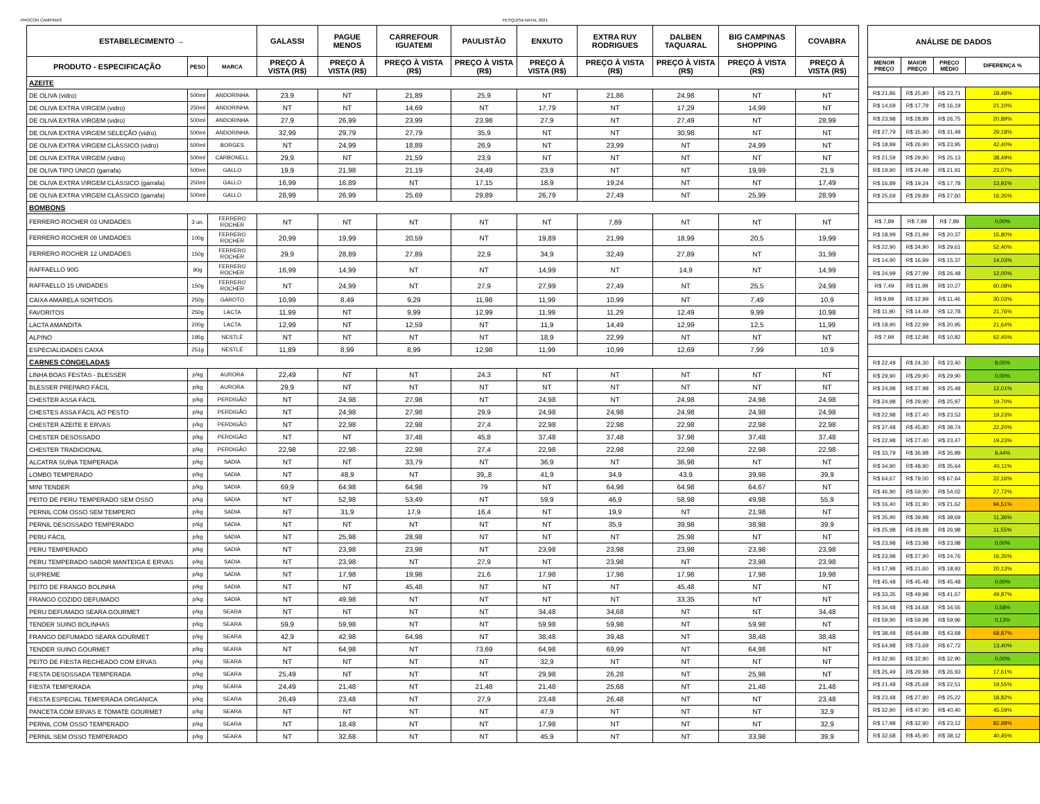PROCON CAMPINAS PESQUISA NATAL 2021
| ESTABELECIMENTO → | | | GALASSI | PAGUE MENOS | CARREFOUR IGUATEMI | PAULISTÃO | ENXUTO | EXTRA RUY RODRIGUES | DALBEN TAQUARAL | BIG CAMPINAS SHOPPING | COVABRA |
| --- | --- | --- | --- | --- | --- | --- | --- | --- | --- | --- | --- |
| PRODUTO - ESPECIFICAÇÃO | PESO | MARCA | PREÇO À VISTA (R$) | PREÇO À VISTA (R$) | PREÇO À VISTA (R$) | PREÇO À VISTA (R$) | PREÇO À VISTA (R$) | PREÇO À VISTA (R$) | PREÇO À VISTA (R$) | PREÇO À VISTA (R$) | PREÇO À VISTA (R$) |
| AZEITE | | | | | | | | | | | |
| DE OLIVA (vidro) | 500ml | ANDORINHA | 23,9 | NT | 21,89 | 25,9 | NT | 21,86 | 24,98 | NT | NT |
| DE OLIVA EXTRA VIRGEM (vidro) | 250ml | ANDORINHA | NT | NT | 14,69 | NT | 17,79 | NT | 17,29 | 14,99 | NT |
| DE OLIVA EXTRA VIRGEM (vidro) | 500ml | ANDORINHA | 27,9 | 26,99 | 23,99 | 23,98 | 27,9 | NT | 27,49 | NT | 28,99 |
| DE OLIVA EXTRA VIRGEM SELEÇÃO (vidro) | 500ml | ANDORINHA | 32,99 | 29,79 | 27,79 | 35,9 | NT | NT | 30,98 | NT | NT |
| DE OLIVA EXTRA VIRGEM CLÁSSICO (vidro) | 500ml | BORGES | NT | 24,99 | 18,89 | 26,9 | NT | 23,99 | NT | 24,99 | NT |
| DE OLIVA EXTRA VIRGEM (vidro) | 500ml | CARBONELL | 29,9 | NT | 21,59 | 23,9 | NT | NT | NT | NT | NT |
| DE OLIVA TIPO ÚNICO (garrafa) | 500ml | GALLO | 19,9 | 21,98 | 21,19 | 24,49 | 23,9 | NT | NT | 19,99 | 21,9 |
| DE OLIVA EXTRA VIRGEM CLÁSSICO (garrafa) | 250ml | GALLO | 16,99 | 16,89 | NT | 17,15 | 18,9 | 19,24 | NT | NT | 17,49 |
| DE OLIVA EXTRA VIRGEM CLÁSSICO (garrafa) | 500ml | GALLO | 28,99 | 26,99 | 25,69 | 29,89 | 26,79 | 27,49 | NT | 25,99 | 28,99 |
| BOMBONS | | | | | | | | | | | |
| FERRERO ROCHER 03 UNIDADES | 3 un. | FERRERO ROCHER | NT | NT | NT | NT | NT | 7,89 | NT | NT | NT |
| FERRERO ROCHER 08 UNIDADES | 100g | FERRERO ROCHER | 20,99 | 19,99 | 20,59 | NT | 19,89 | 21,99 | 18,99 | 20,5 | 19,99 |
| FERRERO ROCHER 12 UNIDADES | 150g | FERRERO ROCHER | 29,9 | 28,89 | 27,89 | 22,9 | 34,9 | 32,49 | 27,89 | NT | 31,99 |
| RAFFAELLO 90G | 90g | FERRERO ROCHER | 16,99 | 14,99 | NT | NT | 14,99 | NT | 14,9 | NT | 14,99 |
| RAFFAELLO 15 UNIDADES | 150g | FERRERO ROCHER | NT | 24,99 | NT | 27,9 | 27,99 | 27,49 | NT | 25,5 | 24,99 |
| CAIXA AMARELA SORTIDOS | 250g | GAROTO | 10,99 | 8,49 | 9,29 | 11,98 | 11,99 | 10,99 | NT | 7,49 | 10,9 |
| FAVORITOS | 250g | LACTA | 11,99 | NT | 9,99 | 12,99 | 11,99 | 11,29 | 12,49 | 9,99 | 10,98 |
| LACTA AMANDITA | 200g | LACTA | 12,99 | NT | 12,59 | NT | 11,9 | 14,49 | 12,99 | 12,5 | 11,99 |
| ALPINO | 195g | NESTLÉ | NT | NT | NT | NT | 18,9 | 22,99 | NT | NT | NT |
| ESPECIALIDADES CAIXA | 251g | NESTLÉ | 11,89 | 8,99 | 8,99 | 12,98 | 11,99 | 10,99 | 12,69 | 7,99 | 10,9 |
| CARNES CONGELADAS | | | | | | | | | | | |
| LINHA BOAS FESTAS - BLESSER | p/kg | AURORA | 22,49 | NT | NT | 24,3 | NT | NT | NT | NT | NT |
| BLESSER PREPARO FÁCIL | p/kg | AURORA | 29,9 | NT | NT | NT | NT | NT | NT | NT | NT |
| CHESTER ASSA FÁCIL | p/kg | PERDIGÃO | NT | 24,98 | 27,98 | NT | 24,98 | NT | 24,98 | 24,98 | 24,98 |
| CHESTES ASSA FÁCIL AO PESTO | p/kg | PERDIGÃO | NT | 24,98 | 27,98 | 29,9 | 24,98 | 24,98 | 24,98 | 24,98 | 24,98 |
| CHESTER AZEITE E ERVAS | p/kg | PERDIGÃO | NT | 22,98 | 22,98 | 27,4 | 22,98 | 22,98 | 22,98 | 22,98 | 22,98 |
| CHESTER DESOSSADO | p/kg | PERDIGÃO | NT | NT | 37,48 | 45,8 | 37,48 | 37,48 | 37,98 | 37,48 | 37,48 |
| CHESTER TRADICIONAL | p/kg | PERDIGÃO | 22,98 | 22,98 | 22,98 | 27,4 | 22,98 | 22,98 | 22,98 | 22,98 | 22,98 |
| ALCATRA SUÍNA TEMPERADA | p/kg | SADIA | NT | NT | 33,79 | NT | 36,9 | NT | 36,98 | NT | NT |
| LOMBO TEMPERADO | p/kg | SADIA | NT | 48,9 | NT | 39,,8 | 41,9 | 34,9 | 43,9 | 39,98 | 39,9 |
| MINI TENDER | p/kg | SADIA | 69,9 | 64,98 | 64,98 | 79 | NT | 64,98 | 64,98 | 64,67 | NT |
| PEITO DE PERU TEMPERADO SEM OSSO | p/kg | SADIA | NT | 52,98 | 53,49 | NT | 59,9 | 46,9 | 58,98 | 49,98 | 55,9 |
| PERNIL COM OSSO SEM TEMPERO | p/kg | SADIA | NT | 31,9 | 17,9 | 16,4 | NT | 19,9 | NT | 21,98 | NT |
| PERNIL DESOSSADO TEMPERADO | p/kg | SADIA | NT | NT | NT | NT | NT | 35,9 | 39,98 | 38,98 | 39,9 |
| PERU FÁCIL | p/kg | SADIA | NT | 25,98 | 28,98 | NT | NT | NT | 25,98 | NT | NT |
| PERU TEMPERADO | p/kg | SADIA | NT | 23,98 | 23,98 | NT | 23,98 | 23,98 | 23,98 | 23,98 | 23,98 |
| PERU TEMPERADO SABOR MANTEIGA E ERVAS | p/kg | SADIA | NT | 23,98 | NT | 27,9 | NT | 23,98 | NT | 23,98 | 23,98 |
| SUPREME | p/kg | SADIA | NT | 17,98 | 19,98 | 21,6 | 17,98 | 17,98 | 17,98 | 17,98 | 19,98 |
| PEITO DE FRANGO BOLINHA | p/kg | SADIA | NT | NT | 45,48 | NT | NT | NT | 45,48 | NT | NT |
| FRANGO COZIDO DEFUMADO | p/kg | SADIA | NT | 49,98 | NT | NT | NT | NT | 33,35 | NT | NT |
| PERU DEFUMADO SEARA GOURMET | p/kg | SEARA | NT | NT | NT | NT | 34,48 | 34,68 | NT | NT | 34,48 |
| TENDER SUINO BOLINHAS | p/kg | SEARA | 59,9 | 59,98 | NT | NT | 59,98 | 59,98 | NT | 59,98 | NT |
| FRANGO DEFUMADO SEARA GOURMET | p/kg | SEARA | 42,9 | 42,98 | 64,98 | NT | 38,48 | 39,48 | NT | 38,48 | 38,48 |
| TENDER SUINO GOURMET | p/kg | SEARA | NT | 64,98 | NT | 73,69 | 64,98 | 69,99 | NT | 64,98 | NT |
| PEITO DE FIESTA RECHEADO COM ERVAS | p/kg | SEARA | NT | NT | NT | NT | 32,9 | NT | NT | NT | NT |
| FIESTA DESOSSADA TEMPERADA | p/kg | SEARA | 25,49 | NT | NT | NT | 29,98 | 26,28 | NT | 25,98 | NT |
| FIESTA TEMPERADA | p/kg | SEARA | 24,49 | 21,48 | NT | 21,48 | 21,48 | 25,68 | NT | 21,48 | 21,48 |
| FIESTA ESPECIAL TEMPERADA ORGANICA | p/kg | SEARA | 26,49 | 23,48 | NT | 27,9 | 23,48 | 26,48 | NT | NT | 23,48 |
| PANCETA COM ERVAS E TOMATE GOURMET | p/kg | SEARA | NT | NT | NT | NT | 47,9 | NT | NT | NT | 32,9 |
| PERNIL COM OSSO TEMPERADO | p/kg | SEARA | NT | 18,48 | NT | NT | 17,98 | NT | NT | NT | 32,9 |
| PERNIL SEM OSSO TEMPERADO | p/kg | SEARA | NT | 32,68 | NT | NT | 45,9 | NT | NT | 33,98 | 39,9 |
| ANÁLISE DE DADOS | | | |
| --- | --- | --- | --- |
| MENOR PREÇO | MAIOR PREÇO | PREÇO MÉDIO | DIFERENÇA % |
| R$ 21,86 | R$ 25,90 | R$ 23,71 | 18,48% |
| R$ 14,69 | R$ 17,79 | R$ 16,19 | 21,10% |
| R$ 23,98 | R$ 28,99 | R$ 26,75 | 20,89% |
| R$ 27,79 | R$ 35,90 | R$ 31,49 | 29,18% |
| R$ 18,89 | R$ 26,90 | R$ 23,95 | 42,40% |
| R$ 21,59 | R$ 29,90 | R$ 25,13 | 38,49% |
| R$ 19,90 | R$ 24,49 | R$ 21,91 | 23,07% |
| R$ 16,89 | R$ 19,24 | R$ 17,78 | 13,91% |
| R$ 25,69 | R$ 29,89 | R$ 27,60 | 16,35% |
| R$ 7,89 | R$ 7,89 | R$ 7,89 | 0,00% |
| R$ 18,99 | R$ 21,99 | R$ 20,37 | 15,80% |
| R$ 22,90 | R$ 34,90 | R$ 29,61 | 52,40% |
| R$ 14,90 | R$ 16,99 | R$ 15,37 | 14,03% |
| R$ 24,99 | R$ 27,99 | R$ 26,48 | 12,00% |
| R$ 7,49 | R$ 11,99 | R$ 10,27 | 60,08% |
| R$ 9,99 | R$ 12,99 | R$ 11,46 | 30,03% |
| R$ 11,90 | R$ 14,49 | R$ 12,78 | 21,76% |
| R$ 18,90 | R$ 22,99 | R$ 20,95 | 21,64% |
| R$ 7,99 | R$ 12,98 | R$ 10,82 | 62,45% |
| R$ 22,49 | R$ 24,30 | R$ 23,40 | 8,05% |
| R$ 29,90 | R$ 29,90 | R$ 29,90 | 0,00% |
| R$ 24,98 | R$ 27,98 | R$ 25,48 | 12,01% |
| R$ 24,98 | R$ 29,90 | R$ 25,97 | 19,70% |
| R$ 22,98 | R$ 27,40 | R$ 23,53 | 19,23% |
| R$ 37,48 | R$ 45,80 | R$ 38,74 | 22,20% |
| R$ 22,98 | R$ 27,40 | R$ 23,47 | 19,23% |
| R$ 33,79 | R$ 36,98 | R$ 35,89 | 9,44% |
| R$ 34,90 | R$ 48,90 | R$ 35,64 | 40,11% |
| R$ 64,67 | R$ 79,00 | R$ 67,64 | 22,16% |
| R$ 46,90 | R$ 59,90 | R$ 54,02 | 27,72% |
| R$ 16,40 | R$ 31,90 | R$ 21,62 | 94,51% |
| R$ 35,90 | R$ 39,98 | R$ 38,69 | 11,36% |
| R$ 25,98 | R$ 28,98 | R$ 26,98 | 11,55% |
| R$ 23,98 | R$ 23,98 | R$ 23,98 | 0,00% |
| R$ 23,98 | R$ 27,90 | R$ 24,76 | 16,35% |
| R$ 17,98 | R$ 21,60 | R$ 18,93 | 20,13% |
| R$ 45,48 | R$ 45,48 | R$ 45,48 | 0,00% |
| R$ 33,35 | R$ 49,98 | R$ 41,67 | 49,87% |
| R$ 34,48 | R$ 34,68 | R$ 34,55 | 0,58% |
| R$ 59,90 | R$ 59,98 | R$ 59,96 | 0,13% |
| R$ 38,48 | R$ 64,98 | R$ 43,68 | 68,87% |
| R$ 64,98 | R$ 73,69 | R$ 67,72 | 13,40% |
| R$ 32,90 | R$ 32,90 | R$ 32,90 | 0,00% |
| R$ 25,49 | R$ 29,98 | R$ 26,93 | 17,61% |
| R$ 21,48 | R$ 25,68 | R$ 22,51 | 19,55% |
| R$ 23,48 | R$ 27,90 | R$ 25,22 | 18,82% |
| R$ 32,90 | R$ 47,90 | R$ 40,40 | 45,59% |
| R$ 17,98 | R$ 32,90 | R$ 23,12 | 82,98% |
| R$ 32,68 | R$ 45,90 | R$ 38,12 | 40,45% |